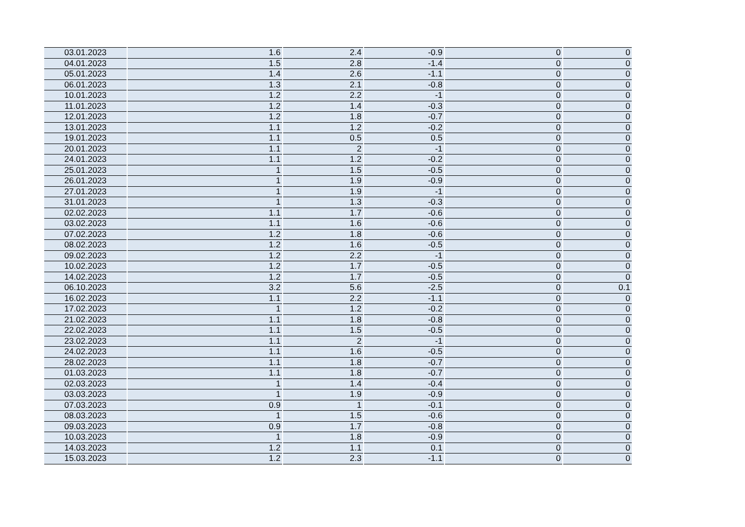| 03.01.2023 | 1.6 | 2.4 | -0.9 | 0 | 0 |
| 04.01.2023 | 1.5 | 2.8 | -1.4 | 0 | 0 |
| 05.01.2023 | 1.4 | 2.6 | -1.1 | 0 | 0 |
| 06.01.2023 | 1.3 | 2.1 | -0.8 | 0 | 0 |
| 10.01.2023 | 1.2 | 2.2 | -1 | 0 | 0 |
| 11.01.2023 | 1.2 | 1.4 | -0.3 | 0 | 0 |
| 12.01.2023 | 1.2 | 1.8 | -0.7 | 0 | 0 |
| 13.01.2023 | 1.1 | 1.2 | -0.2 | 0 | 0 |
| 19.01.2023 | 1.1 | 0.5 | 0.5 | 0 | 0 |
| 20.01.2023 | 1.1 | 2 | -1 | 0 | 0 |
| 24.01.2023 | 1.1 | 1.2 | -0.2 | 0 | 0 |
| 25.01.2023 | 1 | 1.5 | -0.5 | 0 | 0 |
| 26.01.2023 | 1 | 1.9 | -0.9 | 0 | 0 |
| 27.01.2023 | 1 | 1.9 | -1 | 0 | 0 |
| 31.01.2023 | 1 | 1.3 | -0.3 | 0 | 0 |
| 02.02.2023 | 1.1 | 1.7 | -0.6 | 0 | 0 |
| 03.02.2023 | 1.1 | 1.6 | -0.6 | 0 | 0 |
| 07.02.2023 | 1.2 | 1.8 | -0.6 | 0 | 0 |
| 08.02.2023 | 1.2 | 1.6 | -0.5 | 0 | 0 |
| 09.02.2023 | 1.2 | 2.2 | -1 | 0 | 0 |
| 10.02.2023 | 1.2 | 1.7 | -0.5 | 0 | 0 |
| 14.02.2023 | 1.2 | 1.7 | -0.5 | 0 | 0 |
| 06.10.2023 | 3.2 | 5.6 | -2.5 | 0 | 0.1 |
| 16.02.2023 | 1.1 | 2.2 | -1.1 | 0 | 0 |
| 17.02.2023 | 1 | 1.2 | -0.2 | 0 | 0 |
| 21.02.2023 | 1.1 | 1.8 | -0.8 | 0 | 0 |
| 22.02.2023 | 1.1 | 1.5 | -0.5 | 0 | 0 |
| 23.02.2023 | 1.1 | 2 | -1 | 0 | 0 |
| 24.02.2023 | 1.1 | 1.6 | -0.5 | 0 | 0 |
| 28.02.2023 | 1.1 | 1.8 | -0.7 | 0 | 0 |
| 01.03.2023 | 1.1 | 1.8 | -0.7 | 0 | 0 |
| 02.03.2023 | 1 | 1.4 | -0.4 | 0 | 0 |
| 03.03.2023 | 1 | 1.9 | -0.9 | 0 | 0 |
| 07.03.2023 | 0.9 | 1 | -0.1 | 0 | 0 |
| 08.03.2023 | 1 | 1.5 | -0.6 | 0 | 0 |
| 09.03.2023 | 0.9 | 1.7 | -0.8 | 0 | 0 |
| 10.03.2023 | 1 | 1.8 | -0.9 | 0 | 0 |
| 14.03.2023 | 1.2 | 1.1 | 0.1 | 0 | 0 |
| 15.03.2023 | 1.2 | 2.3 | -1.1 | 0 | 0 |